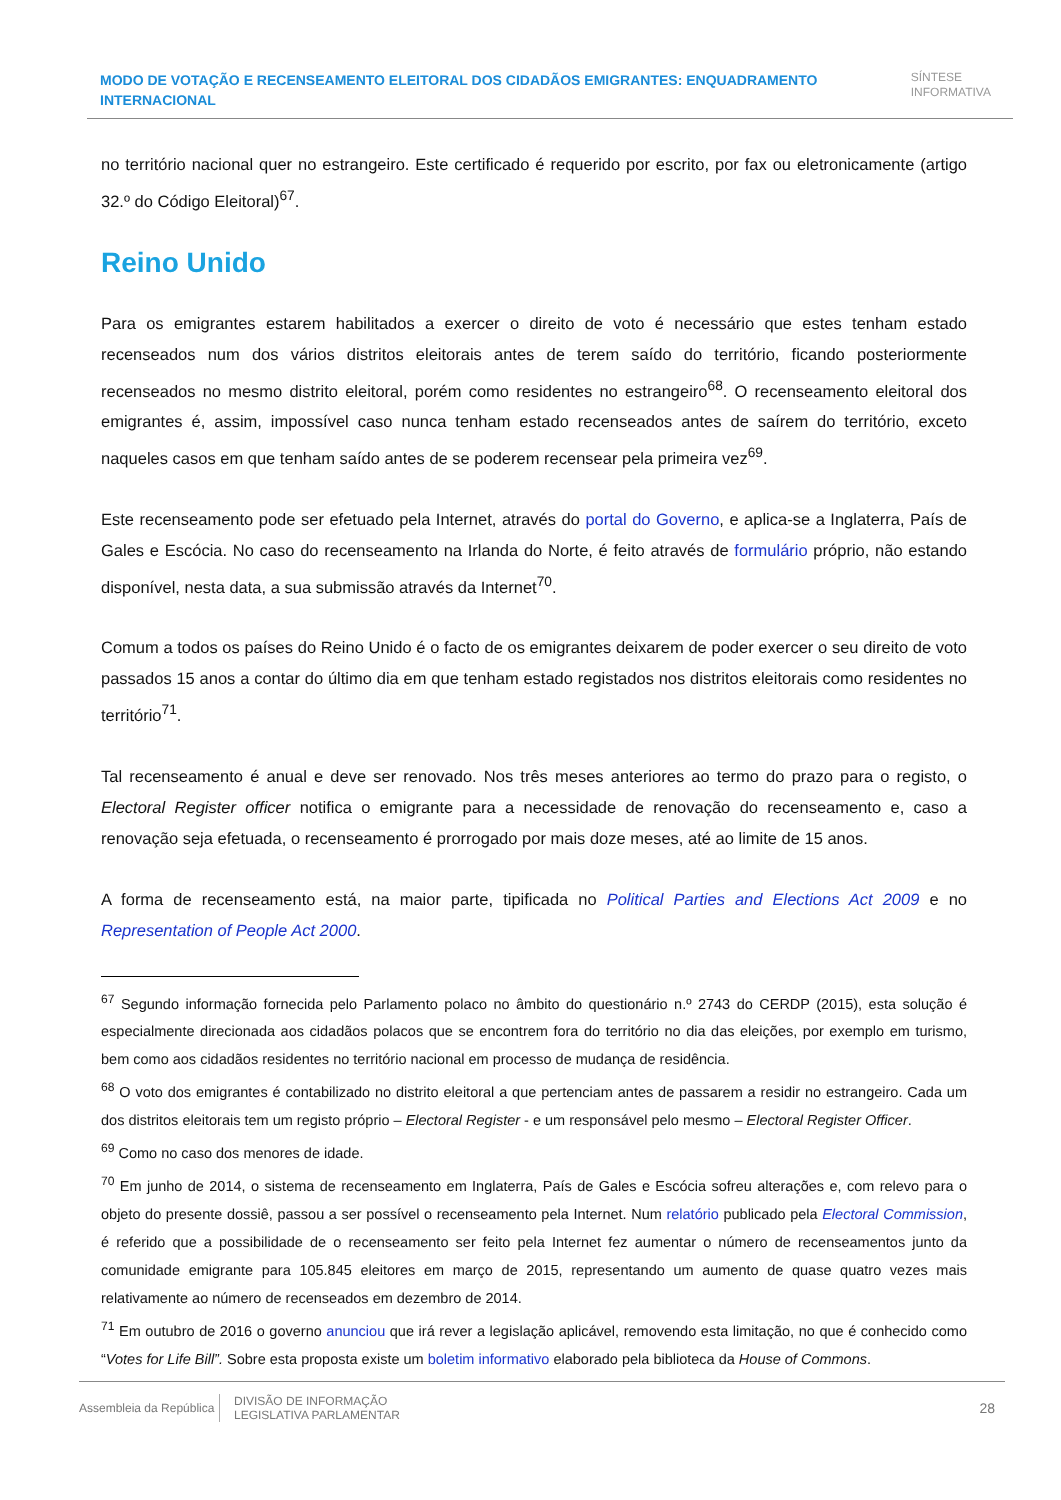MODO DE VOTAÇÃO E RECENSEAMENTO ELEITORAL DOS CIDADÃOS EMIGRANTES: ENQUADRAMENTO INTERNACIONAL
SÍNTESE
INFORMATIVA
no território nacional quer no estrangeiro. Este certificado é requerido por escrito, por fax ou eletronicamente (artigo 32.º do Código Eleitoral)<sup>67</sup>.
Reino Unido
Para os emigrantes estarem habilitados a exercer o direito de voto é necessário que estes tenham estado recenseados num dos vários distritos eleitorais antes de terem saído do território, ficando posteriormente recenseados no mesmo distrito eleitoral, porém como residentes no estrangeiro<sup>68</sup>. O recenseamento eleitoral dos emigrantes é, assim, impossível caso nunca tenham estado recenseados antes de saírem do território, exceto naqueles casos em que tenham saído antes de se poderem recensear pela primeira vez<sup>69</sup>.
Este recenseamento pode ser efetuado pela Internet, através do portal do Governo, e aplica-se a Inglaterra, País de Gales e Escócia. No caso do recenseamento na Irlanda do Norte, é feito através de formulário próprio, não estando disponível, nesta data, a sua submissão através da Internet<sup>70</sup>.
Comum a todos os países do Reino Unido é o facto de os emigrantes deixarem de poder exercer o seu direito de voto passados 15 anos a contar do último dia em que tenham estado registados nos distritos eleitorais como residentes no território<sup>71</sup>.
Tal recenseamento é anual e deve ser renovado. Nos três meses anteriores ao termo do prazo para o registo, o Electoral Register officer notifica o emigrante para a necessidade de renovação do recenseamento e, caso a renovação seja efetuada, o recenseamento é prorrogado por mais doze meses, até ao limite de 15 anos.
A forma de recenseamento está, na maior parte, tipificada no Political Parties and Elections Act 2009 e no Representation of People Act 2000.
<sup>67</sup> Segundo informação fornecida pelo Parlamento polaco no âmbito do questionário n.º 2743 do CERDP (2015), esta solução é especialmente direcionada aos cidadãos polacos que se encontrem fora do território no dia das eleições, por exemplo em turismo, bem como aos cidadãos residentes no território nacional em processo de mudança de residência.
<sup>68</sup> O voto dos emigrantes é contabilizado no distrito eleitoral a que pertenciam antes de passarem a residir no estrangeiro. Cada um dos distritos eleitorais tem um registo próprio – Electoral Register - e um responsável pelo mesmo – Electoral Register Officer.
<sup>69</sup> Como no caso dos menores de idade.
<sup>70</sup> Em junho de 2014, o sistema de recenseamento em Inglaterra, País de Gales e Escócia sofreu alterações e, com relevo para o objeto do presente dossiê, passou a ser possível o recenseamento pela Internet. Num relatório publicado pela Electoral Commission, é referido que a possibilidade de o recenseamento ser feito pela Internet fez aumentar o número de recenseamentos junto da comunidade emigrante para 105.845 eleitores em março de 2015, representando um aumento de quase quatro vezes mais relativamente ao número de recenseados em dezembro de 2014.
<sup>71</sup> Em outubro de 2016 o governo anunciou que irá rever a legislação aplicável, removendo esta limitação, no que é conhecido como “Votes for Life Bill”. Sobre esta proposta existe um boletim informativo elaborado pela biblioteca da House of Commons.
Assembleia da República
DIVISÃO DE INFORMAÇÃO
LEGISLATIVA PARLAMENTAR
28